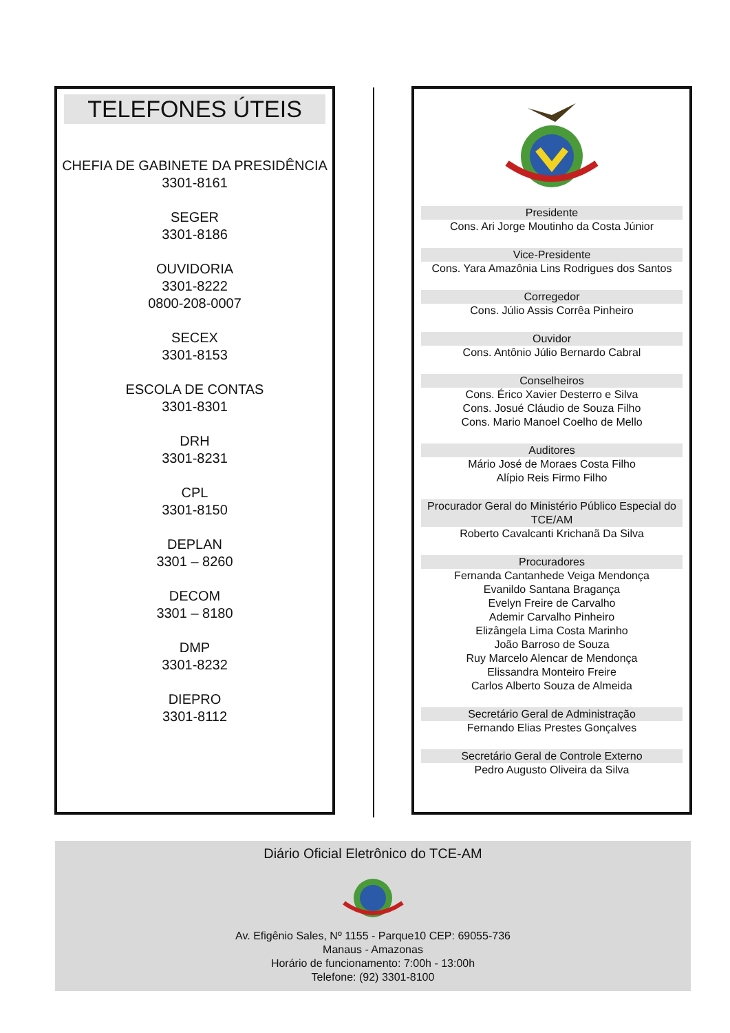TELEFONES ÚTEIS
CHEFIA DE GABINETE DA PRESIDÊNCIA
3301-8161
SEGER
3301-8186
OUVIDORIA
3301-8222
0800-208-0007
SECEX
3301-8153
ESCOLA DE CONTAS
3301-8301
DRH
3301-8231
CPL
3301-8150
DEPLAN
3301 – 8260
DECOM
3301 – 8180
DMP
3301-8232
DIEPRO
3301-8112
Presidente
Cons. Ari Jorge Moutinho da Costa Júnior
Vice-Presidente
Cons. Yara Amazônia Lins Rodrigues dos Santos
Corregedor
Cons. Júlio Assis Corrêa Pinheiro
Ouvidor
Cons. Antônio Júlio Bernardo Cabral
Conselheiros
Cons. Érico Xavier Desterro e Silva
Cons. Josué Cláudio de Souza Filho
Cons. Mario Manoel Coelho de Mello
Auditores
Mário José de Moraes Costa Filho
Alípio Reis Firmo Filho
Procurador Geral do Ministério Público Especial do TCE/AM
Roberto Cavalcanti Krichanã Da Silva
Procuradores
Fernanda Cantanhede Veiga Mendonça
Evanildo Santana Bragança
Evelyn Freire de Carvalho
Ademir Carvalho Pinheiro
Elizângela Lima Costa Marinho
João Barroso de Souza
Ruy Marcelo Alencar de Mendonça
Elissandra Monteiro Freire
Carlos Alberto Souza de Almeida
Secretário Geral de Administração
Fernando Elias Prestes Gonçalves
Secretário Geral de Controle Externo
Pedro Augusto Oliveira da Silva
Diário Oficial Eletrônico do TCE-AM
Av. Efigênio Sales, Nº 1155 - Parque10 CEP: 69055-736
Manaus - Amazonas
Horário de funcionamento: 7:00h - 13:00h
Telefone: (92) 3301-8100